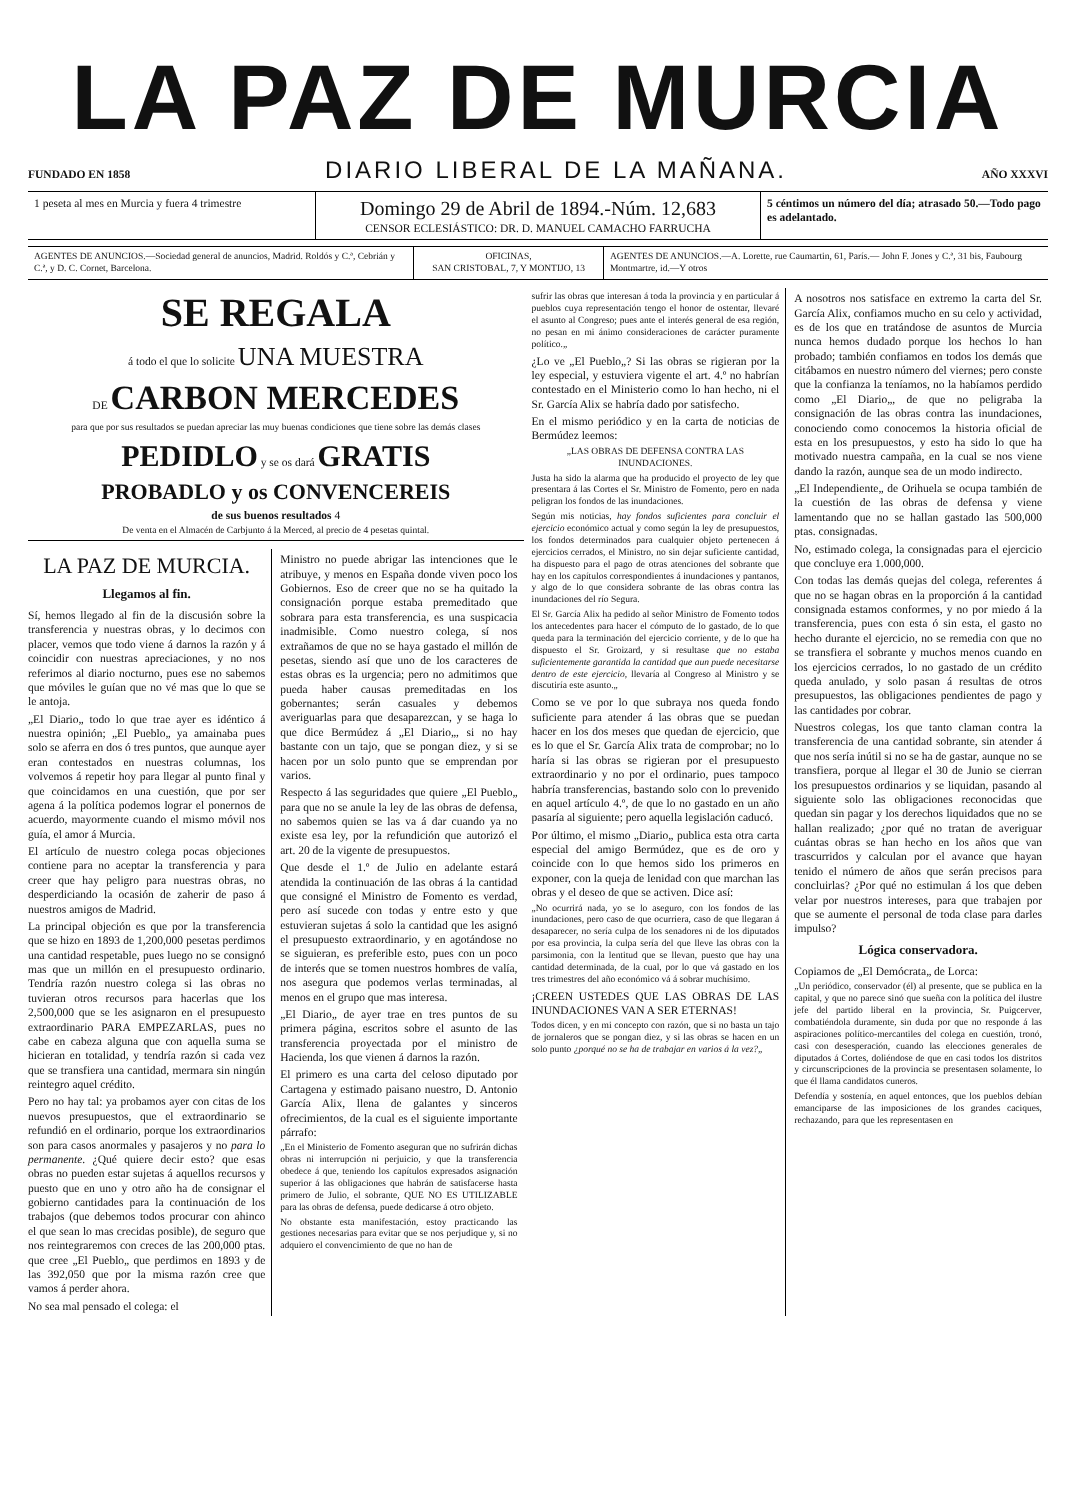LA PAZ DE MURCIA
FUNDADO EN 1858 DIARIO LIBERAL DE LA MAÑANA. AÑO XXXVI
1 peseta al mes en Murcia y fuera 4 trimestre
Domingo 29 de Abril de 1894.-Núm. 12,683
CENSOR ECLESIÁSTICO: DR. D. MANUEL CAMACHO FARRUCHA
5 céntimos un número del día; atrasado 50.—Todo pago es adelantado.
AGENTES DE ANUNCIOS.—Sociedad general de anuncios, Madrid. Roldós y C.ª, Cebrián y C.ª, y D. C. Cornet, Barcelona.
OFICINAS,
SAN CRISTOBAL, 7, Y MONTIJO, 13
AGENTES DE ANUNCIOS.—A. Lorette, rue Caumartin, 61, París.— John F. Jones y C.ª, 31 bis, Faubourg Montmartre, id.—Y otros
SE REGALA
á todo el que lo solicite UNA MUESTRA
DE CARBON MERCEDES
para que por sus resultados se puedan apreciar las muy buenas condiciones que tiene sobre las demás clases
PEDIDLO y se os dará GRATIS
PROBADLO y os CONVENCEREIS
de sus buenos resultados 4
De venta en el Almacén de Carbjunto á la Merced, al precio de 4 pesetas quintal.
LA PAZ DE MURCIA.
Llegamos al fin.
Sí, hemos llegado al fin de la discusión sobre la transferencia y nuestras obras, y lo decimos con placer, vemos que todo viene á darnos la razón y á coincidir con nuestras apreciaciones, y no nos referimos al diario nocturno, pues ese no sabemos que móviles le guían que no vé mas que lo que se le antoja.
„El Diario„ todo lo que trae ayer es idéntico á nuestra opinión; „El Pueblo„ ya amainaba pues solo se aferra en dos ó tres puntos, que aunque ayer eran contestados en nuestras columnas, los volvemos á repetir hoy para llegar al punto final y que coincidamos en una cuestión, que por ser agena á la política podemos lograr el ponernos de acuerdo, mayormente cuando el mismo móvil nos guía, el amor á Murcia.
El artículo de nuestro colega pocas objeciones contiene para no aceptar la transferencia y para creer que hay peligro para nuestras obras, no desperdiciando la ocasión de zaherir de paso á nuestros amigos de Madrid.
La principal objeción es que por la transferencia que se hizo en 1893 de 1,200,000 pesetas perdimos una cantidad respetable, pues luego no se consignó mas que un millón en el presupuesto ordinario. Tendría razón nuestro colega si las obras no tuvieran otros recursos para hacerlas que los 2,500,000 que se les asignaron en el presupuesto extraordinario PARA EMPEZARLAS, pues no cabe en cabeza alguna que con aquella suma se hicieran en totalidad, y tendría razón si cada vez que se transfiera una cantidad, mermara sin ningún reintegro aquel crédito.
Pero no hay tal: ya probamos ayer con citas de los nuevos presupuestos, que el extraordinario se refundió en el ordinario, porque los extraordinarios son para casos anormales y pasajeros y no para lo permanente. ¿Qué quiere decir esto? que esas obras no pueden estar sujetas á aquellos recursos y puesto que en uno y otro año ha de consignar el gobierno cantidades para la continuación de los trabajos (que debemos todos procurar con ahinco el que sean lo mas crecidas posible), de seguro que nos reintegraremos con creces de las 200,000 ptas. que cree „El Pueblo„ que perdimos en 1893 y de las 392,050 que por la misma razón cree que vamos á perder ahora.
No sea mal pensado el colega: el
Ministro no puede abrigar las intenciones que le atribuye, y menos en España donde viven poco los Gobiernos. Eso de creer que no se ha quitado la consignación porque estaba premeditado que sobrara para esta transferencia, es una suspicacia inadmisible. Como nuestro colega, sí nos extrañamos de que no se haya gastado el millón de pesetas, siendo así que uno de los caracteres de estas obras es la urgencia; pero no admitimos que pueda haber causas premeditadas en los gobernantes; serán casuales y debemos averiguarlas para que desaparezcan, y se haga lo que dice Bermúdez á „El Diario„, si no hay bastante con un tajo, que se pongan diez, y si se hacen por un solo punto que se emprendan por varios.
Respecto á las seguridades que quiere „El Pueblo„ para que no se anule la ley de las obras de defensa, no sabemos quien se las va á dar cuando ya no existe esa ley, por la refundición que autorizó el art. 20 de la vigente de presupuestos.
Que desde el 1.º de Julio en adelante estará atendida la continuación de las obras á la cantidad que consigné el Ministro de Fomento es verdad, pero así sucede con todas y entre esto y que estuvieran sujetas á solo la cantidad que les asignó el presupuesto extraordinario, y en agotándose no se siguieran, es preferible esto, pues con un poco de interés que se tomen nuestros hombres de valía, nos asegura que podemos verlas terminadas, al menos en el grupo que mas interesa.
„El Diario„ de ayer trae en tres puntos de su primera página, escritos sobre el asunto de las transferencia proyectada por el ministro de Hacienda, los que vienen á darnos la razón.
El primero es una carta del celoso diputado por Cartagena y estimado paisano nuestro, D. Antonio García Alix, llena de galantes y sinceros ofrecimientos, de la cual es el siguiente importante párrafo:
„En el Ministerio de Fomento aseguran que no sufrirán dichas obras ni interrupción ni perjuicio, y que la transferencia obedece á que, teniendo los capítulos expresados asignación superior á las obligaciones que habrán de satisfacerse hasta primero de Julio, el sobrante, QUE NO ES UTILIZABLE para las obras de defensa, puede dedicarse á otro objeto.
No obstante esta manifestación, estoy practicando las gestiones necesarias para evitar que se nos perjudique y, si no adquiero el convencimiento de que no han de
sufrir las obras que interesan á toda la provincia y en particular á pueblos cuya representación tengo el honor de ostentar, llevaré el asunto al Congreso; pues ante el interés general de esa región, no pesan en mi ánimo consideraciones de carácter puramente político.„
¿Lo ve „El Pueblo„? Si las obras se rigieran por la ley especial, y estuviera vigente el art. 4.º no habrían contestado en el Ministerio como lo han hecho, ni el Sr. García Alix se habría dado por satisfecho.
En el mismo periódico y en la carta de noticias de Bermúdez leemos:
„LAS OBRAS DE DEFENSA CONTRA LAS INUNDACIONES.
Justa ha sido la alarma que ha producido el proyecto de ley que presentara á las Cortes el Sr. Ministro de Fomento, pero en nada peligran los fondos de las inundaciones.
Según mis noticias, hay fondos suficientes para concluir el ejercicio económico actual y como según la ley de presupuestos, los fondos determinados para cualquier objeto pertenecen á ejercicios cerrados, el Ministro, no sin dejar suficiente cantidad, ha dispuesto para el pago de otras atenciones del sobrante que hay en los capítulos correspondientes á inundaciones y pantanos, y algo de lo que considera sobrante de las obras contra las inundaciones del río Segura.
El Sr. García Alix ha pedido al señor Ministro de Fomento todos los antecedentes para hacer el cómputo de lo gastado, de lo que queda para la terminación del ejercicio corriente, y de lo que ha dispuesto el Sr. Groizard, y si resultase que no estaba suficientemente garantida la cantidad que aun puede necesitarse dentro de este ejercicio, llevaría al Congreso al Ministro y se discutiría este asunto.„
Como se ve por lo que subraya nos queda fondo suficiente para atender á las obras que se puedan hacer en los dos meses que quedan de ejercicio, que es lo que el Sr. García Alix trata de comprobar; no lo haría si las obras se rigieran por el presupuesto extraordinario y no por el ordinario, pues tampoco habría transferencias, bastando solo con lo prevenido en aquel artículo 4.º, de que lo no gastado en un año pasaría al siguiente; pero aquella legislación caducó.
Por último, el mismo „Diario„ publica esta otra carta especial del amigo Bermúdez, que es de oro y coincide con lo que hemos sido los primeros en exponer, con la queja de lenidad con que marchan las obras y el deseo de que se activen. Dice así:
„No ocurrirá nada, yo se lo aseguro, con los fondos de las inundaciones, pero caso de que ocurriera, caso de que llegaran á desaparecer, no sería culpa de los senadores ni de los diputados por esa provincia, la culpa sería del que lleve las obras con la parsimonia, con la lentitud que se llevan, puesto que hay una cantidad determinada, de la cual, por lo que vá gastado en los tres trimestres del año económico vá á sobrar muchísimo.
¡CREEN USTEDES QUE LAS OBRAS DE LAS INUNDACIONES VAN A SER ETERNAS!
Todos dicen, y en mi concepto con razón, que si no basta un tajo de jornaleros que se pongan diez, y si las obras se hacen en un solo punto ¿porqué no se ha de trabajar en varios á la vez?„
A nosotros nos satisface en extremo la carta del Sr. García Alix, confiamos mucho en su celo y actividad, es de los que en tratándose de asuntos de Murcia nunca hemos dudado porque los hechos lo han probado; también confiamos en todos los demás que citábamos en nuestro número del viernes; pero conste que la confianza la teníamos, no la habíamos perdido como „El Diario„, de que no peligraba la consignación de las obras contra las inundaciones, conociendo como conocemos la historia oficial de esta en los presupuestos, y esto ha sido lo que ha motivado nuestra campaña, en la cual se nos viene dando la razón, aunque sea de un modo indirecto.
„El Independiente„ de Orihuela se ocupa también de la cuestión de las obras de defensa y viene lamentando que no se hallan gastado las 500,000 ptas. consignadas.
No, estimado colega, la consignadas para el ejercicio que concluye era 1.000,000.
Con todas las demás quejas del colega, referentes á que no se hagan obras en la proporción á la cantidad consignada estamos conformes, y no por miedo á la transferencia, pues con esta ó sin esta, el gasto no hecho durante el ejercicio, no se remedia con que no se transfiera el sobrante y muchos menos cuando en los ejercicios cerrados, lo no gastado de un crédito queda anulado, y solo pasan á resultas de otros presupuestos, las obligaciones pendientes de pago y las cantidades por cobrar.
Nuestros colegas, los que tanto claman contra la transferencia de una cantidad sobrante, sin atender á que nos sería inútil si no se ha de gastar, aunque no se transfiera, porque al llegar el 30 de Junio se cierran los presupuestos ordinarios y se liquidan, pasando al siguiente solo las obligaciones reconocidas que quedan sin pagar y los derechos liquidados que no se hallan realizado; ¿por qué no tratan de averiguar cuántas obras se han hecho en los años que van trascurridos y calculan por el avance que hayan tenido el número de años que serán precisos para concluirlas? ¿Por qué no estimulan á los que deben velar por nuestros intereses, para que trabajen por que se aumente el personal de toda clase para darles impulso?
Lógica conservadora.
Copiamos de „El Demócrata„ de Lorca:
„Un periódico, conservador (él) al presente, que se publica en la capital, y que no parece sinó que sueña con la política del ilustre jefe del partido liberal en la provincia, Sr. Puigcerver, combatiéndola duramente, sin duda por que no responde á las aspiraciones político-mercantiles del colega en cuestión, tronó, casi con desesperación, cuando las elecciones generales de diputados á Cortes, doliéndose de que en casi todos los distritos y circunscripciones de la provincia se presentasen solamente, lo que él llama candidatos cuneros.
Defendía y sostenía, en aquel entonces, que los pueblos debían emanciparse de las imposiciones de los grandes caciques, rechazando, para que les representasen en